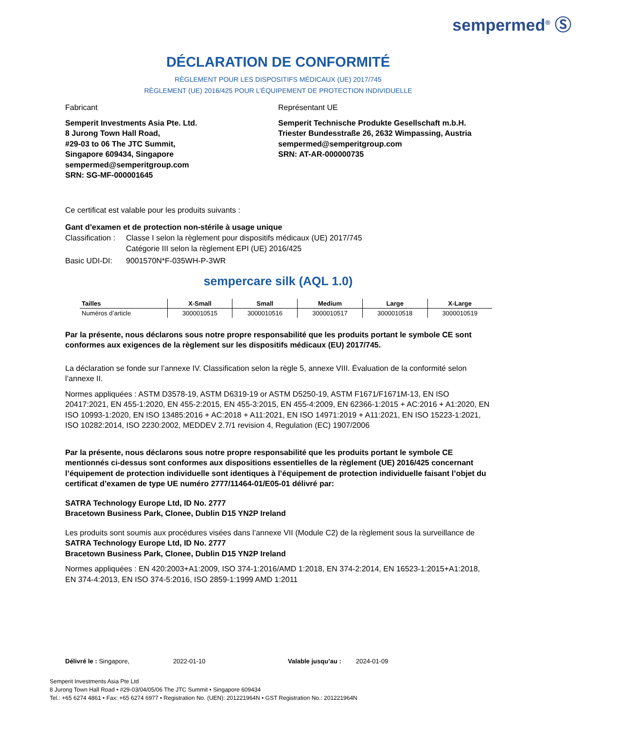sempermed<sup>®</sup> Ⓢ
DÉCLARATION DE CONFORMITÉ
RÈGLEMENT POUR LES DISPOSITIFS MÉDICAUX (UE) 2017/745
RÈGLEMENT (UE) 2016/425 POUR L’ÉQUIPEMENT DE PROTECTION INDIVIDUELLE
Fabricant
Semperit Investments Asia Pte. Ltd.
8 Jurong Town Hall Road,
#29-03 to 06 The JTC Summit,
Singapore 609434, Singapore
sempermed@semperitgroup.com
SRN: SG-MF-000001645
Représentant UE
Semperit Technische Produkte Gesellschaft m.b.H.
Triester Bundesstraße 26, 2632 Wimpassing, Austria
sempermed@semperitgroup.com
SRN: AT-AR-000000735
Ce certificat est valable pour les produits suivants :
Gant d’examen et de protection non-stérile à usage unique
Classification :
Classe I selon la règlement pour dispositifs médicaux (UE) 2017/745
Catégorie III selon la règlement EPI (UE) 2016/425
Basic UDI-DI: 9001570N*F-035WH-P-3WR
sempercare silk (AQL 1.0)
| Tailles | X-Small | Small | Medium | Large | X-Large |
| --- | --- | --- | --- | --- | --- |
| Numéros d’article | 3000010515 | 3000010516 | 3000010517 | 3000010518 | 3000010519 |
Par la présente, nous déclarons sous notre propre responsabilité que les produits portant le symbole CE sont conformes aux exigences de la règlement sur les dispositifs médicaux (EU) 2017/745.
La déclaration se fonde sur l’annexe IV. Classification selon la règle 5, annexe VIII. Évaluation de la conformité selon l’annexe II.
Normes appliquées : ASTM D3578-19, ASTM D6319-19 or ASTM D5250-19, ASTM F1671/F1671M-13, EN ISO 20417:2021, EN 455-1:2020, EN 455-2:2015, EN 455-3:2015, EN 455-4:2009, EN 62366-1:2015 + AC:2016 + A1:2020, EN ISO 10993-1:2020, EN ISO 13485:2016 + AC:2018 + A11:2021, EN ISO 14971:2019 + A11:2021, EN ISO 15223-1:2021, ISO 10282:2014, ISO 2230:2002, MEDDEV 2.7/1 revision 4, Regulation (EC) 1907/2006
Par la présente, nous déclarons sous notre propre responsabilité que les produits portant le symbole CE mentionnés ci-dessus sont conformes aux dispositions essentielles de la règlement (UE) 2016/425 concernant l’équipement de protection individuelle sont identiques à l’équipement de protection individuelle faisant l’objet du certificat d’examen de type UE numéro 2777/11464-01/E05-01 délivré par:
SATRA Technology Europe Ltd, ID No. 2777
Bracetown Business Park, Clonee, Dublin D15 YN2P Ireland
Les produits sont soumis aux procédures visées dans l’annexe VII (Module C2) de la règlement sous la surveillance de
SATRA Technology Europe Ltd, ID No. 2777
Bracetown Business Park, Clonee, Dublin D15 YN2P Ireland
Normes appliquées : EN 420:2003+A1:2009, ISO 374-1:2016/AMD 1:2018, EN 374-2:2014, EN 16523-1:2015+A1:2018, EN 374-4:2013, EN ISO 374-5:2016, ISO 2859-1:1999 AMD 1:2011
Délivré le : Singapore, 2022-01-10 Valable jusqu’au :
2024-01-09
Semperit Investments Asia Pte Ltd
8 Jurong Town Hall Road • #29-03/04/05/06 The JTC Summit • Singapore 609434
Tel.: +65 6274 4861 • Fax: +65 6274 6977 • Registration No. (UEN): 201221964N • GST Registration No.: 201221964N